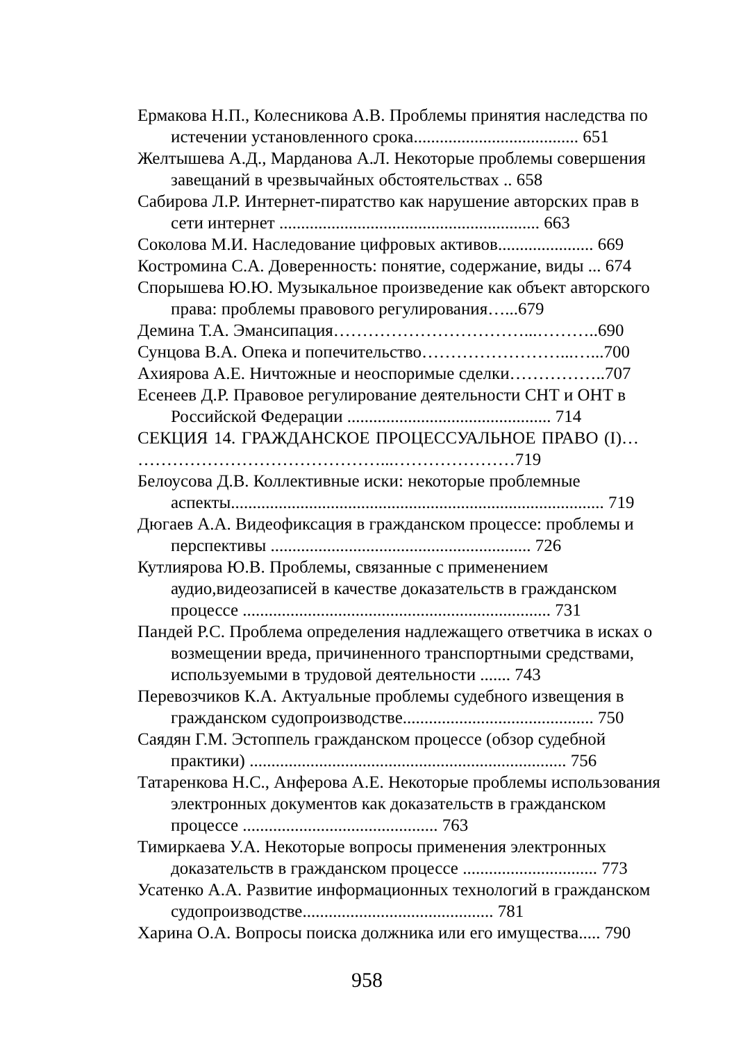Ермакова Н.П., Колесникова А.В. Проблемы принятия наследства по истечении установленного срока...................................... 651
Желтышева А.Д., Марданова А.Л. Некоторые проблемы совершения завещаний в чрезвычайных обстоятельствах .. 658
Сабирова Л.Р. Интернет-пиратство как нарушение авторских прав в сети интернет ............................................................ 663
Соколова М.И. Наследование цифровых активов...................... 669
Костромина С.А. Доверенность: понятие, содержание, виды ... 674
Спорышева Ю.Ю. Музыкальное произведение как объект авторского права: проблемы правового регулирования…...679
Демина Т.А. Эмансипация……………………………...………..690
Сунцова В.А. Опека и попечительство……………………...…...700
Ахиярова А.Е. Ничтожные и неоспоримые сделки……………..707
Есенеев Д.Р. Правовое регулирование деятельности СНТ и ОНТ в Российской Федерации ............................................... 714
СЕКЦИЯ 14. ГРАЖДАНСКОЕ ПРОЦЕССУАЛЬНОЕ ПРАВО (I)… ……………………………………...…………………719
Белоусова Д.В. Коллективные иски: некоторые проблемные аспекты...................................................................................... 719
Дюгаев А.А. Видеофиксация в гражданском процессе: проблемы и перспективы ............................................................ 726
Кутлиярова Ю.В. Проблемы, связанные с применением аудио,видеозаписей в качестве доказательств в гражданском процессе ....................................................................... 731
Пандей Р.С. Проблема определения надлежащего ответчика в исках о возмещении вреда, причиненного транспортными средствами, используемыми в трудовой деятельности ....... 743
Перевозчиков К.А. Актуальные проблемы судебного извещения в гражданском судопроизводстве............................................ 750
Саядян Г.М. Эстоппель гражданском процессе (обзор судебной практики) ......................................................................... 756
Татаренкова Н.С., Анферова А.Е. Некоторые проблемы использования электронных документов как доказательств в гражданском процессе ............................................. 763
Тимиркаева У.А. Некоторые вопросы применения электронных доказательств в гражданском процессе ............................... 773
Усатенко А.А. Развитие информационных технологий в гражданском судопроизводстве............................................ 781
Харина О.А. Вопросы поиска должника или его имущества..... 790
958